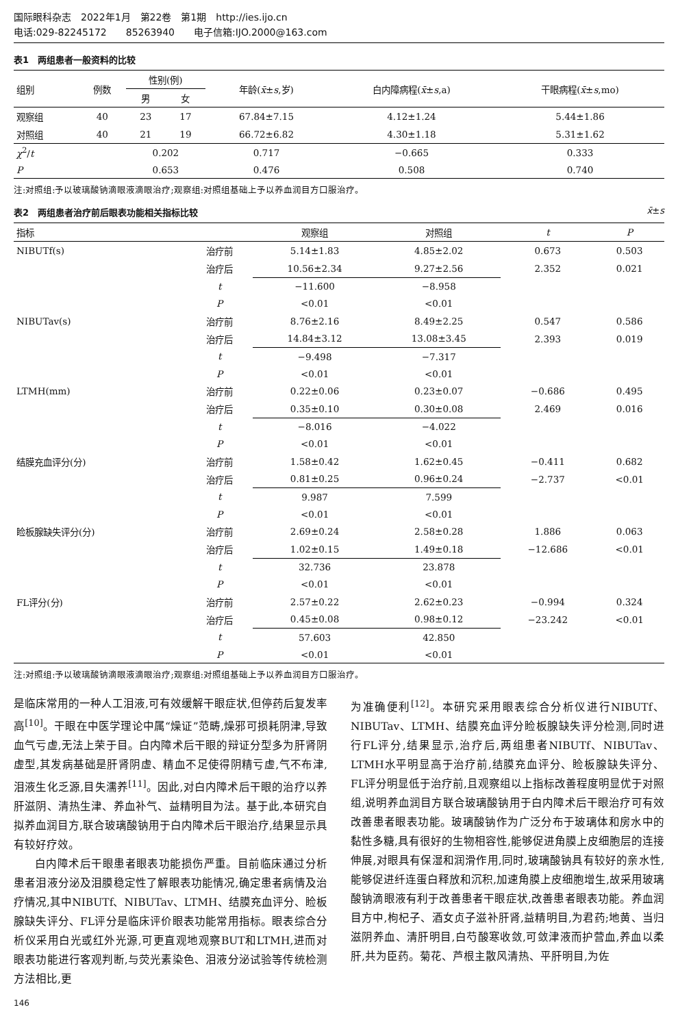国际眼科杂志　2022年1月　第22卷　第1期　http://ies.ijo.cn
电话:029-82245172　　85263940　　电子信箱:IJO.2000@163.com
表1　两组患者一般资料的比较
| 组别 | 例数 | 性别(例) | | 年龄( x̄ ± s ,岁) | 白内障病程( x̄ ± s ,a) | 干眼病程( x̄ ± s ,mo) |
| --- | --- | --- | --- | --- | --- | --- |
| | | 男 | 女 | | | |
| 观察组 | 40 | 23 | 17 | 67.84±7.15 | 4.12±1.24 | 5.44±1.86 |
| 对照组 | 40 | 21 | 19 | 66.72±6.82 | 4.30±1.18 | 5.31±1.62 |
| χ<sup>2</sup>/ t | | 0.202 | | 0.717 | −0.665 | 0.333 |
| P | | 0.653 | | 0.476 | 0.508 | 0.740 |
注:对照组:予以玻璃酸钠滴眼液滴眼治疗;观察组:对照组基础上予以养血润目方口服治疗。
表2　两组患者治疗前后眼表功能相关指标比较 x̄±s
| 指标 | | 观察组 | 对照组 | t | P |
| --- | --- | --- | --- | --- | --- |
| NIBUTf(s) | 治疗前 | 5.14±1.83 | 4.85±2.02 | 0.673 | 0.503 |
| | 治疗后 | 10.56±2.34 | 9.27±2.56 | 2.352 | 0.021 |
| | t | −11.600 | −8.958 | | |
| | P | <0.01 | <0.01 | | |
| NIBUTav(s) | 治疗前 | 8.76±2.16 | 8.49±2.25 | 0.547 | 0.586 |
| | 治疗后 | 14.84±3.12 | 13.08±3.45 | 2.393 | 0.019 |
| | t | −9.498 | −7.317 | | |
| | P | <0.01 | <0.01 | | |
| LTMH(mm) | 治疗前 | 0.22±0.06 | 0.23±0.07 | −0.686 | 0.495 |
| | 治疗后 | 0.35±0.10 | 0.30±0.08 | 2.469 | 0.016 |
| | t | −8.016 | −4.022 | | |
| | P | <0.01 | <0.01 | | |
| 结膜充血评分(分) | 治疗前 | 1.58±0.42 | 1.62±0.45 | −0.411 | 0.682 |
| | 治疗后 | 0.81±0.25 | 0.96±0.24 | −2.737 | <0.01 |
| | t | 9.987 | 7.599 | | |
| | P | <0.01 | <0.01 | | |
| 睑板腺缺失评分(分) | 治疗前 | 2.69±0.24 | 2.58±0.28 | 1.886 | 0.063 |
| | 治疗后 | 1.02±0.15 | 1.49±0.18 | −12.686 | <0.01 |
| | t | 32.736 | 23.878 | | |
| | P | <0.01 | <0.01 | | |
| FL评分(分) | 治疗前 | 2.57±0.22 | 2.62±0.23 | −0.994 | 0.324 |
| | 治疗后 | 0.45±0.08 | 0.98±0.12 | −23.242 | <0.01 |
| | t | 57.603 | 42.850 | | |
| | P | <0.01 | <0.01 | | |
注:对照组:予以玻璃酸钠滴眼液滴眼治疗;观察组:对照组基础上予以养血润目方口服治疗。
是临床常用的一种人工泪液,可有效缓解干眼症状,但停药后复发率高<sup>[10]</sup>。干眼在中医学理论中属“燥证”范畴,燥邪可损耗阴津,导致血气亏虚,无法上荣于目。白内障术后干眼的辩证分型多为肝肾阴虚型,其发病基础是肝肾阴虚、精血不足使得阴精亏虚,气不布津,泪液生化乏源,目失濡养<sup>[11]</sup>。因此,对白内障术后干眼的治疗以养肝滋阴、清热生津、养血补气、益精明目为法。基于此,本研究自拟养血润目方,联合玻璃酸钠用于白内障术后干眼治疗,结果显示具有较好疗效。
白内障术后干眼患者眼表功能损伤严重。目前临床通过分析患者泪液分泌及泪膜稳定性了解眼表功能情况,确定患者病情及治疗情况,其中NIBUTf、NIBUTav、LTMH、结膜充血评分、睑板腺缺失评分、FL评分是临床评价眼表功能常用指标。眼表综合分析仪采用白光或红外光源,可更直观地观察BUT和LTMH,进而对眼表功能进行客观判断,与荧光素染色、泪液分泌试验等传统检测方法相比,更
为准确便利<sup>[12]</sup>。本研究采用眼表综合分析仪进行NIBUTf、NIBUTav、LTMH、结膜充血评分睑板腺缺失评分检测,同时进行FL评分,结果显示,治疗后,两组患者NIBUTf、NIBUTav、LTMH水平明显高于治疗前,结膜充血评分、睑板腺缺失评分、FL评分明显低于治疗前,且观察组以上指标改善程度明显优于对照组,说明养血润目方联合玻璃酸钠用于白内障术后干眼治疗可有效改善患者眼表功能。玻璃酸钠作为广泛分布于玻璃体和房水中的黏性多糖,具有很好的生物相容性,能够促进角膜上皮细胞层的连接伸展,对眼具有保湿和润滑作用,同时,玻璃酸钠具有较好的亲水性,能够促进纤连蛋白释放和沉积,加速角膜上皮细胞增生,故采用玻璃酸钠滴眼液有利于改善患者干眼症状,改善患者眼表功能。养血润目方中,枸杞子、酒女贞子滋补肝肾,益精明目,为君药;地黄、当归滋阴养血、清肝明目,白芍酸寒收敛,可敛津液而护营血,养血以柔肝,共为臣药。菊花、芦根主散风清热、平肝明目,为佐
146